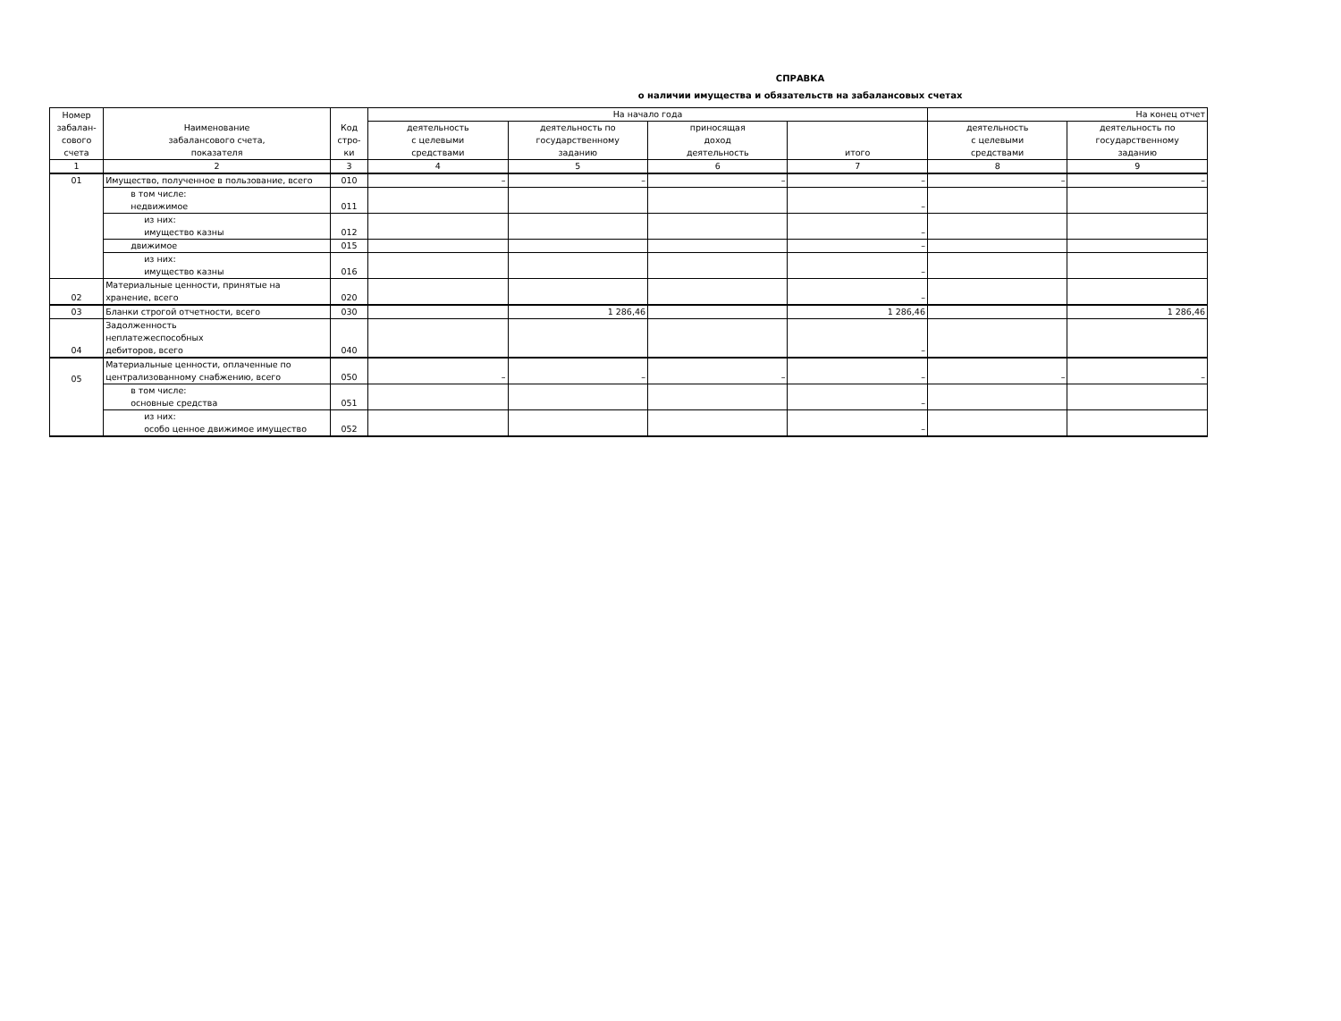СПРАВКА
о наличии имущества и обязательств на забалансовых счетах
| Номер забалан- сового счета | Наименование забалансового счета, показателя | Код стро- ки | На начало года | | | | На конец отчет | |
| --- | --- | --- | --- | --- | --- | --- | --- | --- |
| | | | деятельность с целевыми средствами | деятельность по государственному заданию | приносящая доход деятельность | итого | деятельность с целевыми средствами | деятельность по государственному заданию |
| 1 | 2 | 3 | 4 | 5 | 6 | 7 | 8 | 9 |
| 01 | Имущество, полученное в пользование, всего | 010 | – | – | – | – | – | – |
| | в том числе: недвижимое | 011 | | | | – | | |
| | из них: имущество казны | 012 | | | | – | | |
| | движимое | 015 | | | | – | | |
| | из них: имущество казны | 016 | | | | – | | |
| 02 | Материальные ценности, принятые на хранение, всего | 020 | | | | – | | |
| 03 | Бланки строгой отчетности, всего | 030 | | 1 286,46 | | 1 286,46 | | 1 286,46 |
| 04 | Задолженность неплатежеспособных дебиторов, всего | 040 | | | | – | | |
| 05 | Материальные ценности, оплаченные по централизованному снабжению, всего | 050 | – | – | – | – | – | – |
| | в том числе: основные средства | 051 | | | | – | | |
| | из них: особо ценное движимое имущество | 052 | | | | – | | |